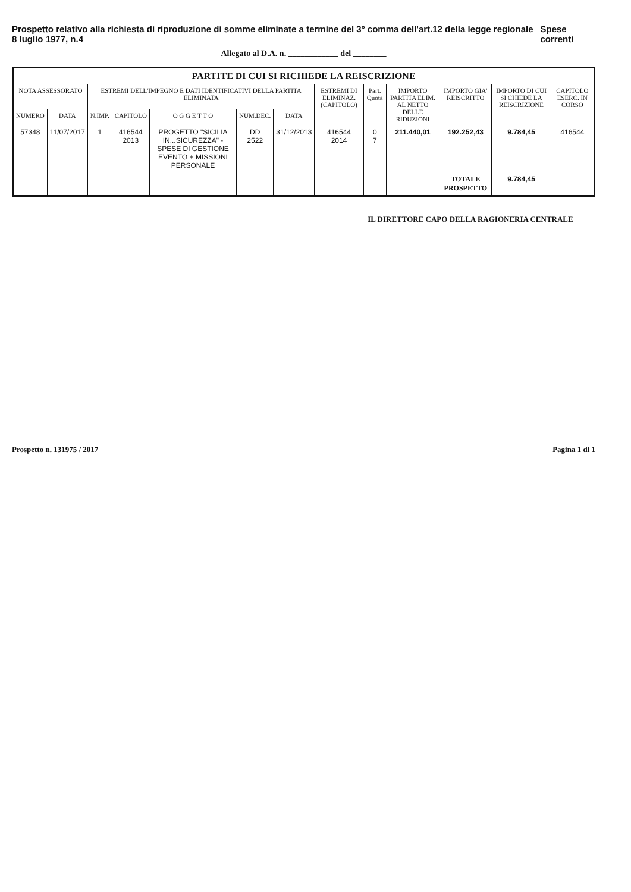Prospetto relativo alla richiesta di riproduzione di somme eliminate a termine del 3° comma dell'art.12 della legge regionale 8 luglio 1977, n.4 Spese correnti
Allegato al D.A. n. ____________ del ________
| PARTITE DI CUI SI RICHIEDE LA REISCRIZIONE | | | | | | | | | | | | |
| --- | --- | --- | --- | --- | --- | --- | --- | --- | --- | --- | --- | --- |
| NOTA ASSESSORATO | | ESTREMI DELL'IMPEGNO E DATI IDENTIFICATIVI DELLA PARTITA ELIMINATA | | | | | ESTREMI DI ELIMINAZ. (CAPITOLO) | Part. Quota | IMPORTO PARTITA ELIM. AL NETTO DELLE RIDUZIONI | IMPORTO GIA' REISCRITTO | IMPORTO DI CUI SI CHIEDE LA REISCRIZIONE | CAPITOLO ESERC. IN CORSO |
| NUMERO | DATA | N.IMP. | CAPITOLO | O G G E T T O | NUM.DEC. | DATA | | | | | | |
| 57348 | 11/07/2017 | 1 | 416544 2013 | PROGETTO "SICILIA IN...SICUREZZA" - SPESE DI GESTIONE EVENTO + MISSIONI PERSONALE | DD 2522 | 31/12/2013 | 416544 2014 | 0 7 | 211.440,01 | 192.252,43 | 9.784,45 | 416544 |
| | | | | | | | | | | TOTALE PROSPETTO | 9.784,45 | |
IL DIRETTORE CAPO DELLA RAGIONERIA CENTRALE
Prospetto n. 131975 / 2017 Pagina 1 di 1